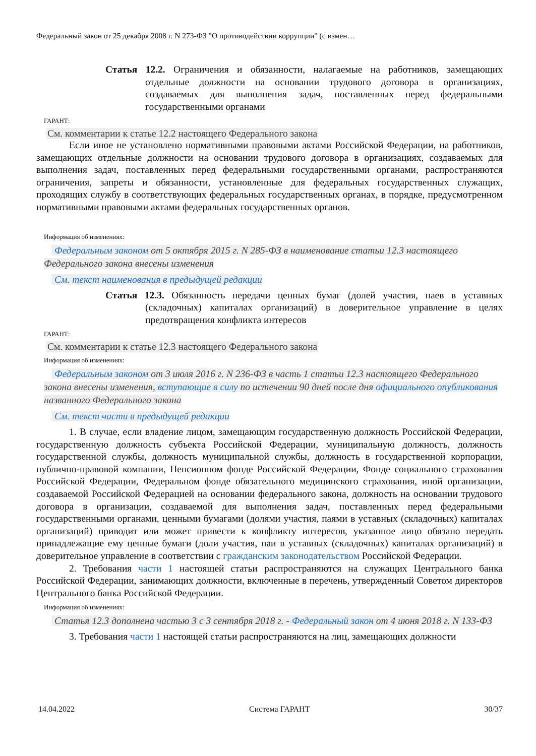Федеральный закон от 25 декабря 2008 г. N 273-ФЗ "О противодействии коррупции" (с измен…
Статья 12.2. Ограничения и обязанности, налагаемые на работников, замещающих отдельные должности на основании трудового договора в организациях, создаваемых для выполнения задач, поставленных перед федеральными государственными органами
ГАРАНТ:
См. комментарии к статье 12.2 настоящего Федерального закона
Если иное не установлено нормативными правовыми актами Российской Федерации, на работников, замещающих отдельные должности на основании трудового договора в организациях, создаваемых для выполнения задач, поставленных перед федеральными государственными органами, распространяются ограничения, запреты и обязанности, установленные для федеральных государственных служащих, проходящих службу в соответствующих федеральных государственных органах, в порядке, предусмотренном нормативными правовыми актами федеральных государственных органов.
Информация об изменениях:
Федеральным законом от 5 октября 2015 г. N 285-ФЗ в наименование статьи 12.3 настоящего Федерального закона внесены изменения
См. текст наименования в предыдущей редакции
Статья 12.3. Обязанность передачи ценных бумаг (долей участия, паев в уставных (складочных) капиталах организаций) в доверительное управление в целях предотвращения конфликта интересов
ГАРАНТ:
См. комментарии к статье 12.3 настоящего Федерального закона
Информация об изменениях:
Федеральным законом от 3 июля 2016 г. N 236-ФЗ в часть 1 статьи 12.3 настоящего Федерального закона внесены изменения, вступающие в силу по истечении 90 дней после дня официального опубликования названного Федерального закона
См. текст части в предыдущей редакции
1. В случае, если владение лицом, замещающим государственную должность Российской Федерации, государственную должность субъекта Российской Федерации, муниципальную должность, должность государственной службы, должность муниципальной службы, должность в государственной корпорации, публично-правовой компании, Пенсионном фонде Российской Федерации, Фонде социального страхования Российской Федерации, Федеральном фонде обязательного медицинского страхования, иной организации, создаваемой Российской Федерацией на основании федерального закона, должность на основании трудового договора в организации, создаваемой для выполнения задач, поставленных перед федеральными государственными органами, ценными бумагами (долями участия, паями в уставных (складочных) капиталах организаций) приводит или может привести к конфликту интересов, указанное лицо обязано передать принадлежащие ему ценные бумаги (доли участия, паи в уставных (складочных) капиталах организаций) в доверительное управление в соответствии с гражданским законодательством Российской Федерации.
2. Требования части 1 настоящей статьи распространяются на служащих Центрального банка Российской Федерации, занимающих должности, включенные в перечень, утвержденный Советом директоров Центрального банка Российской Федерации.
Информация об изменениях:
Статья 12.3 дополнена частью 3 с 3 сентября 2018 г. - Федеральный закон от 4 июня 2018 г. N 133-ФЗ
3. Требования части 1 настоящей статьи распространяются на лиц, замещающих должности
14.04.2022 Система ГАРАНТ 30/37